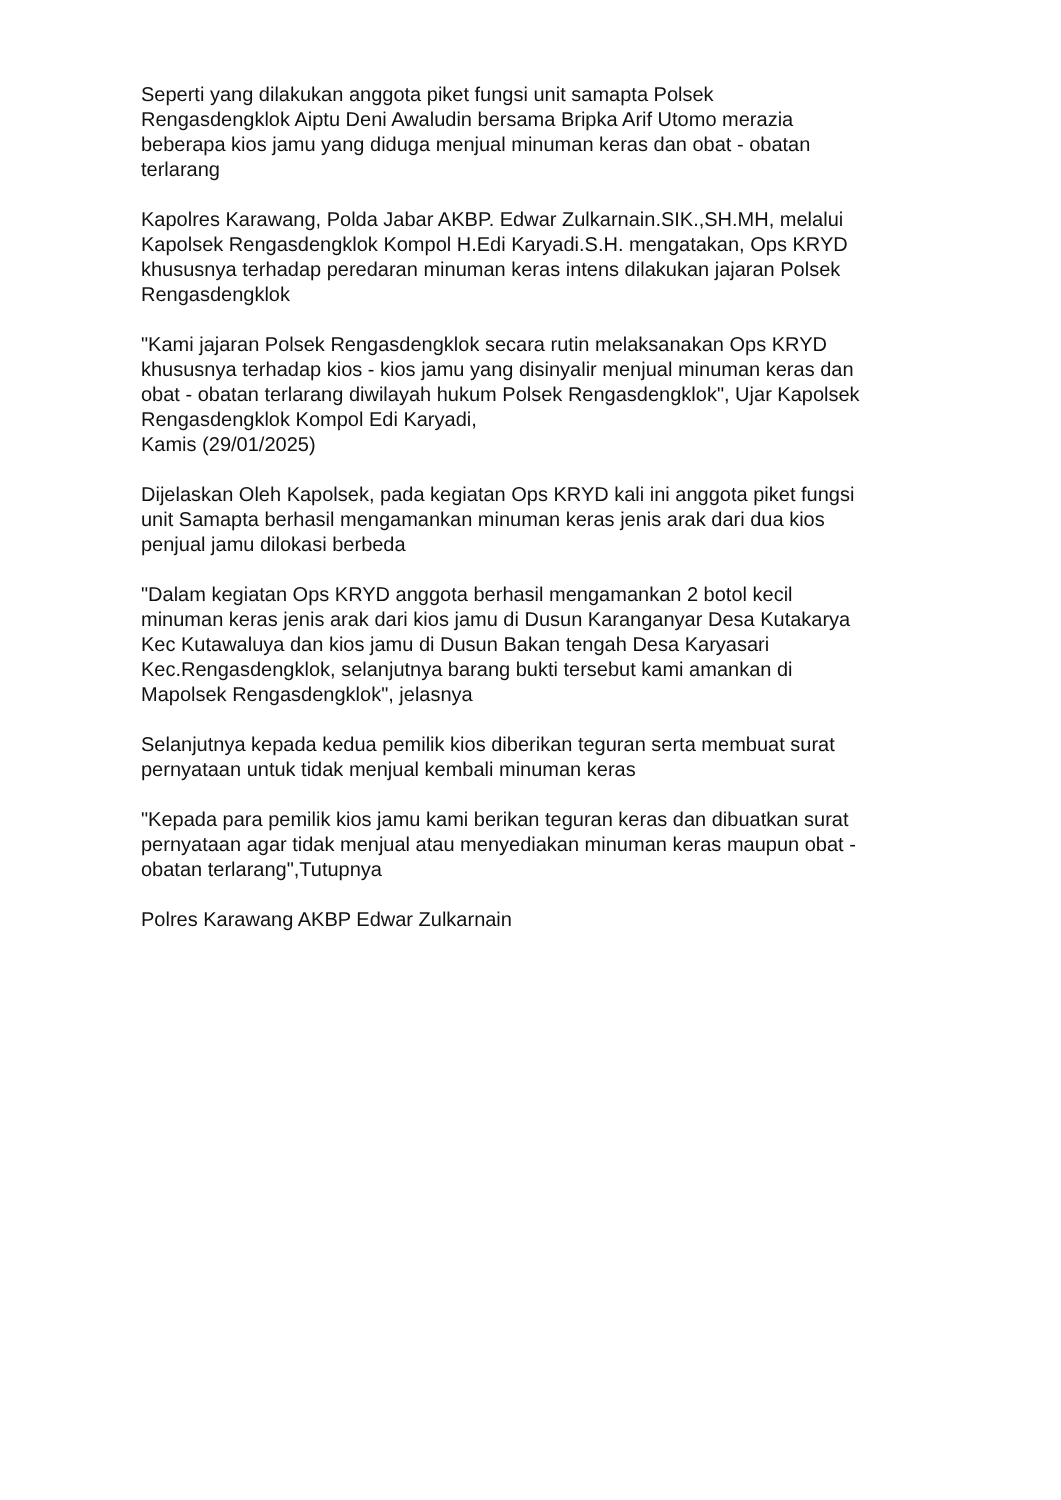Seperti yang dilakukan anggota piket fungsi unit samapta Polsek
Rengasdengklok Aiptu Deni Awaludin bersama Bripka Arif Utomo merazia
beberapa kios jamu yang diduga menjual minuman keras dan obat - obatan
terlarang
Kapolres Karawang, Polda Jabar AKBP. Edwar Zulkarnain.SIK.,SH.MH, melalui
Kapolsek Rengasdengklok Kompol H.Edi Karyadi.S.H. mengatakan, Ops KRYD
khususnya terhadap peredaran minuman keras intens dilakukan jajaran Polsek
Rengasdengklok
"Kami jajaran Polsek Rengasdengklok secara rutin melaksanakan Ops KRYD
khususnya terhadap kios - kios jamu yang disinyalir menjual minuman keras dan
obat - obatan terlarang diwilayah hukum Polsek Rengasdengklok", Ujar Kapolsek
Rengasdengklok Kompol Edi Karyadi,
Kamis (29/01/2025)
Dijelaskan Oleh Kapolsek, pada kegiatan Ops KRYD kali ini anggota piket fungsi
unit Samapta berhasil mengamankan minuman keras jenis arak dari dua kios
penjual jamu dilokasi berbeda
"Dalam kegiatan Ops KRYD anggota berhasil mengamankan 2 botol kecil
minuman keras jenis arak dari kios jamu di Dusun Karanganyar Desa Kutakarya
Kec Kutawaluya dan kios jamu di Dusun Bakan tengah Desa Karyasari
Kec.Rengasdengklok, selanjutnya barang bukti tersebut kami amankan di
Mapolsek Rengasdengklok", jelasnya
Selanjutnya kepada kedua pemilik kios diberikan teguran serta membuat surat
pernyataan untuk tidak menjual kembali minuman keras
"Kepada para pemilik kios jamu kami berikan teguran keras dan dibuatkan surat
pernyataan agar tidak menjual atau menyediakan minuman keras maupun obat -
obatan terlarang",Tutupnya
Polres Karawang AKBP Edwar Zulkarnain